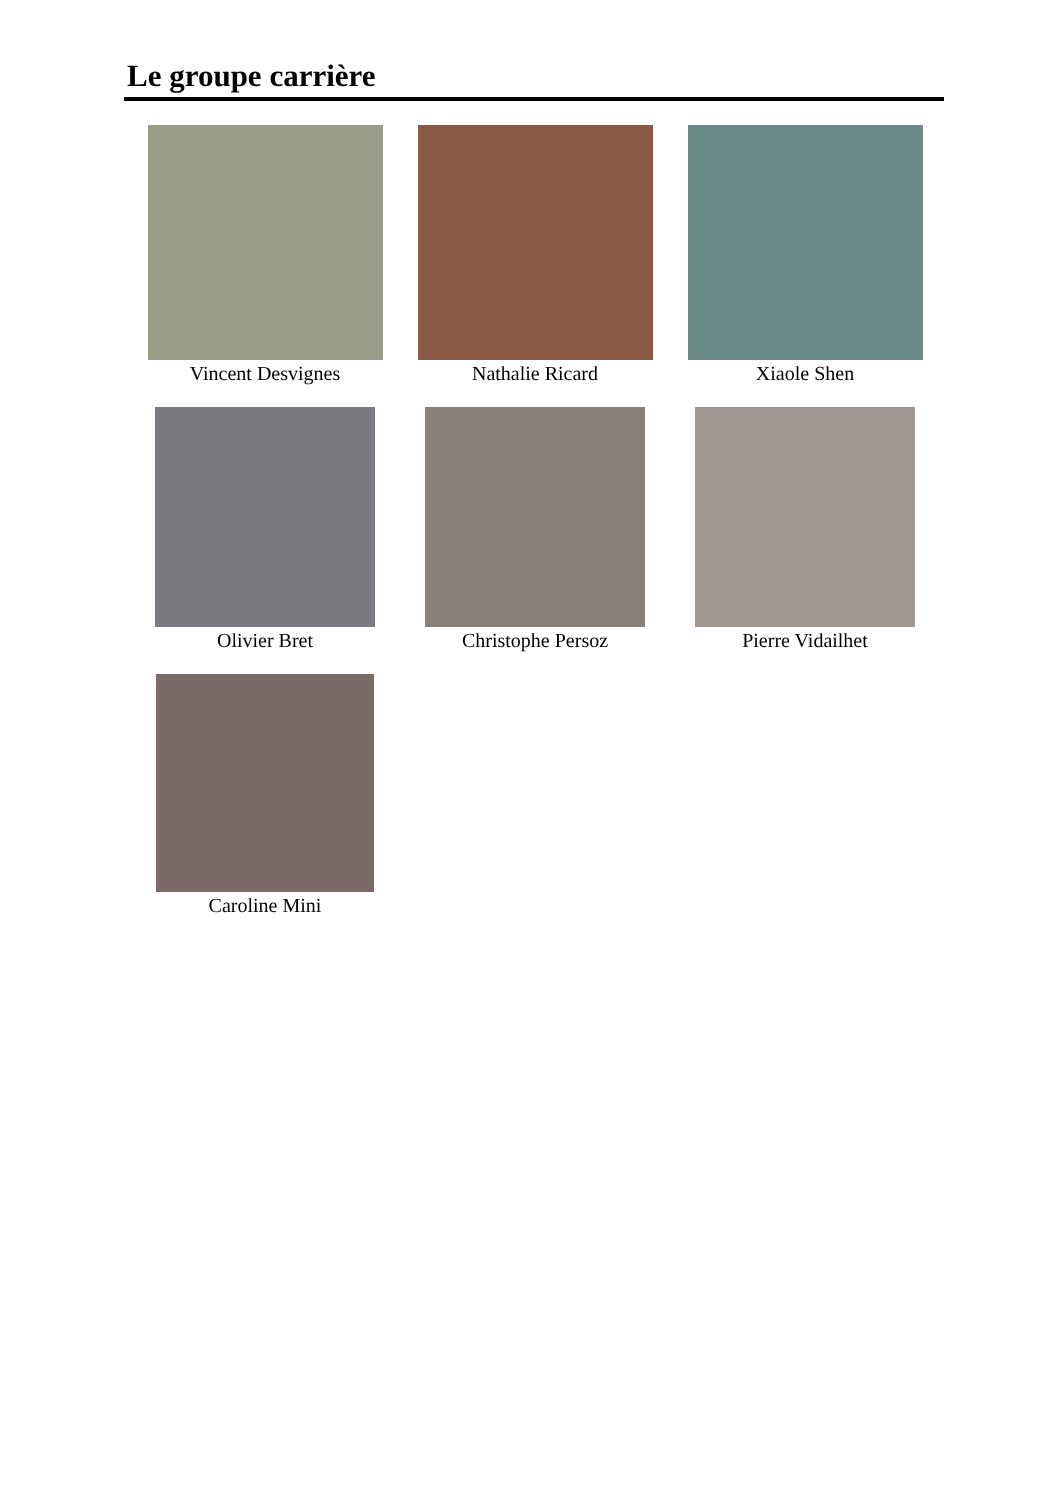Le groupe carrière
Vincent Desvignes
Nathalie Ricard
Xiaole Shen
Olivier Bret
Christophe Persoz
Pierre Vidailhet
Caroline Mini